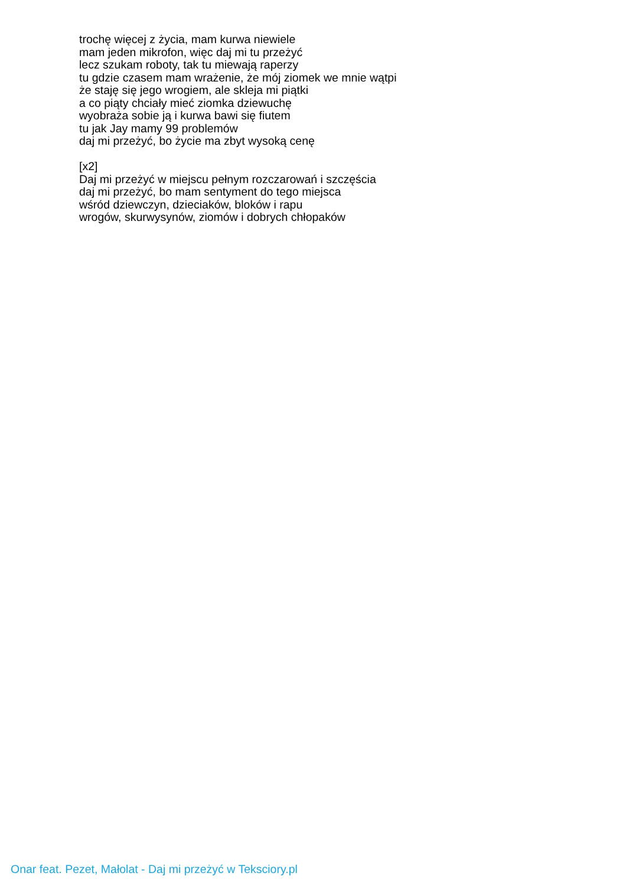trochę więcej z życia, mam kurwa niewiele
mam jeden mikrofon, więc daj mi tu przeżyć
lecz szukam roboty, tak tu miewają raperzy
tu gdzie czasem mam wrażenie, że mój ziomek we mnie wątpi
że staję się jego wrogiem, ale skleja mi piątki
a co piąty chciały mieć ziomka dziewuchę
wyobraża sobie ją i kurwa bawi się fiutem
tu jak Jay mamy 99 problemów
daj mi przeżyć, bo życie ma zbyt wysoką cenę
[x2]
Daj mi przeżyć w miejscu pełnym rozczarowań i szczęścia
daj mi przeżyć, bo mam sentyment do tego miejsca
wśród dziewczyn, dzieciaków, bloków i rapu
wrogów, skurwysynów, ziomów i dobrych chłopaków
Onar feat. Pezet, Małolat - Daj mi przeżyć w Teksciory.pl